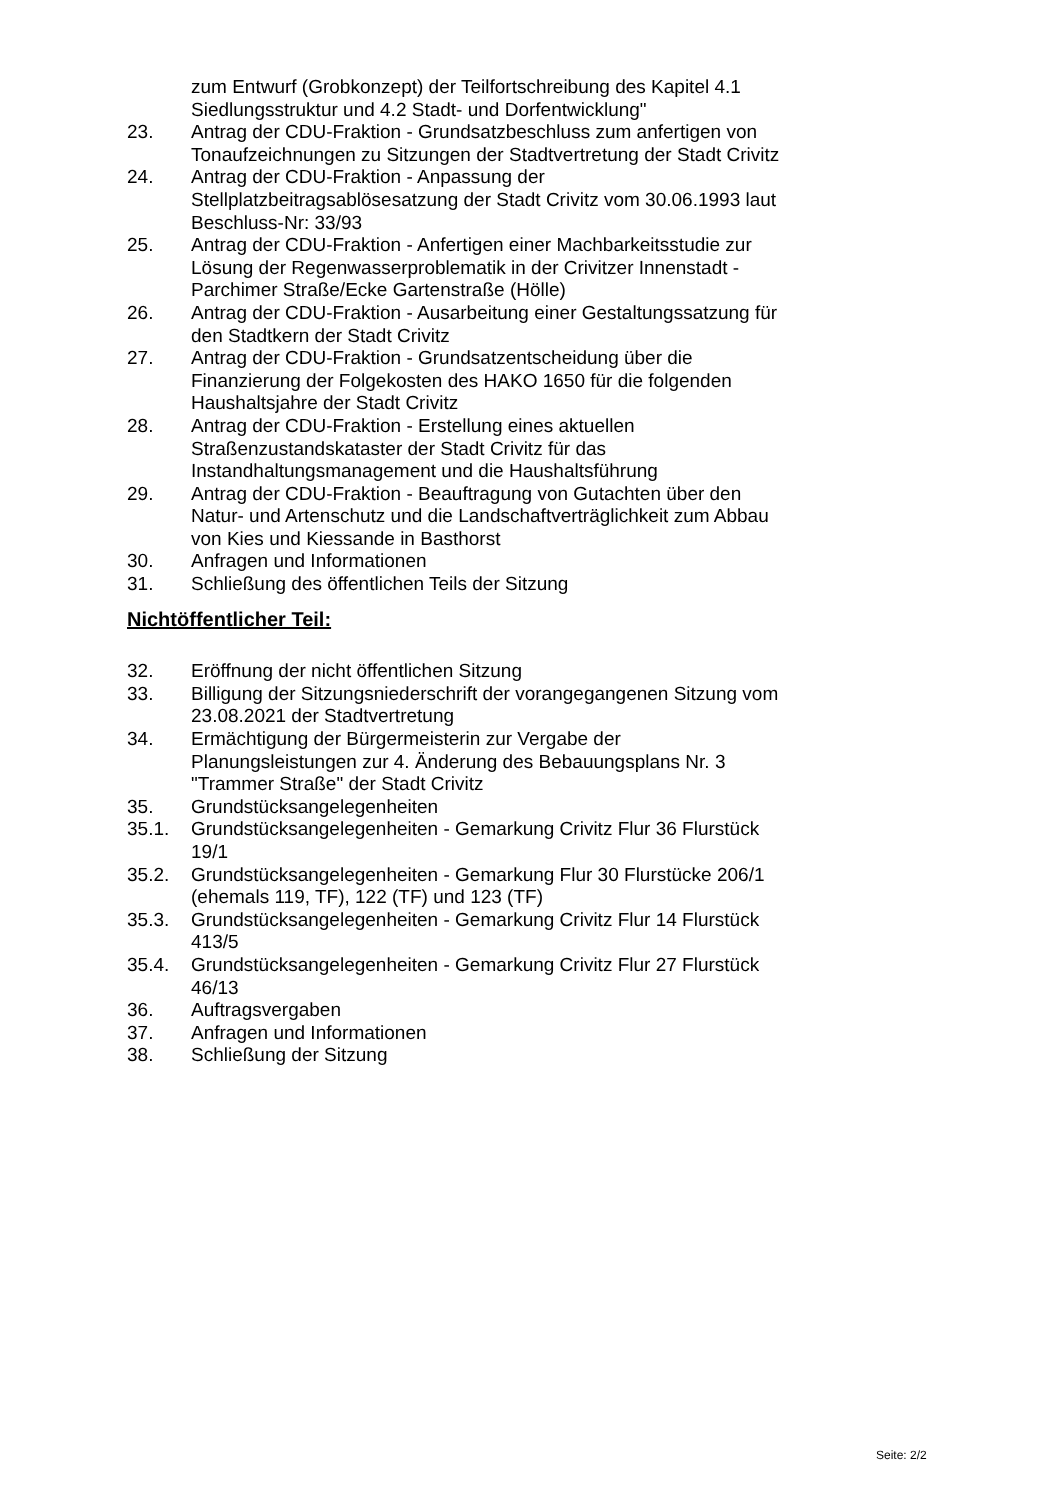zum Entwurf (Grobkonzept) der Teilfortschreibung des Kapitel 4.1 Siedlungsstruktur und 4.2 Stadt- und Dorfentwicklung"
23. Antrag der CDU-Fraktion - Grundsatzbeschluss zum anfertigen von Tonaufzeichnungen zu Sitzungen der Stadtvertretung der Stadt Crivitz
24. Antrag der CDU-Fraktion - Anpassung der Stellplatzbeitragsablösesatzung der Stadt Crivitz vom 30.06.1993 laut Beschluss-Nr: 33/93
25. Antrag der CDU-Fraktion - Anfertigen einer Machbarkeitsstudie zur Lösung der Regenwasserproblematik in der Crivitzer Innenstadt - Parchimer Straße/Ecke Gartenstraße (Hölle)
26. Antrag der CDU-Fraktion - Ausarbeitung einer Gestaltungssatzung für den Stadtkern der Stadt Crivitz
27. Antrag der CDU-Fraktion - Grundsatzentscheidung über die Finanzierung der Folgekosten des HAKO 1650 für die folgenden Haushaltsjahre der Stadt Crivitz
28. Antrag der CDU-Fraktion - Erstellung eines aktuellen Straßenzustandskataster der Stadt Crivitz für das Instandhaltungsmanagement und die Haushaltsführung
29. Antrag der CDU-Fraktion - Beauftragung von Gutachten über den Natur- und Artenschutz und die Landschaftverträglichkeit zum Abbau von Kies und Kiessande in Basthorst
30. Anfragen und Informationen
31. Schließung des öffentlichen Teils der Sitzung
Nichtöffentlicher Teil:
32. Eröffnung der nicht öffentlichen Sitzung
33. Billigung der Sitzungsniederschrift der vorangegangenen Sitzung vom 23.08.2021 der Stadtvertretung
34. Ermächtigung der Bürgermeisterin zur Vergabe der Planungsleistungen zur 4. Änderung des Bebauungsplans Nr. 3 "Trammer Straße" der Stadt Crivitz
35. Grundstücksangelegenheiten
35.1. Grundstücksangelegenheiten - Gemarkung Crivitz Flur 36 Flurstück 19/1
35.2. Grundstücksangelegenheiten - Gemarkung Flur 30 Flurstücke 206/1 (ehemals 119, TF), 122 (TF) und 123 (TF)
35.3. Grundstücksangelegenheiten - Gemarkung Crivitz Flur 14 Flurstück 413/5
35.4. Grundstücksangelegenheiten - Gemarkung Crivitz Flur 27 Flurstück 46/13
36. Auftragsvergaben
37. Anfragen und Informationen
38. Schließung der Sitzung
Seite: 2/2